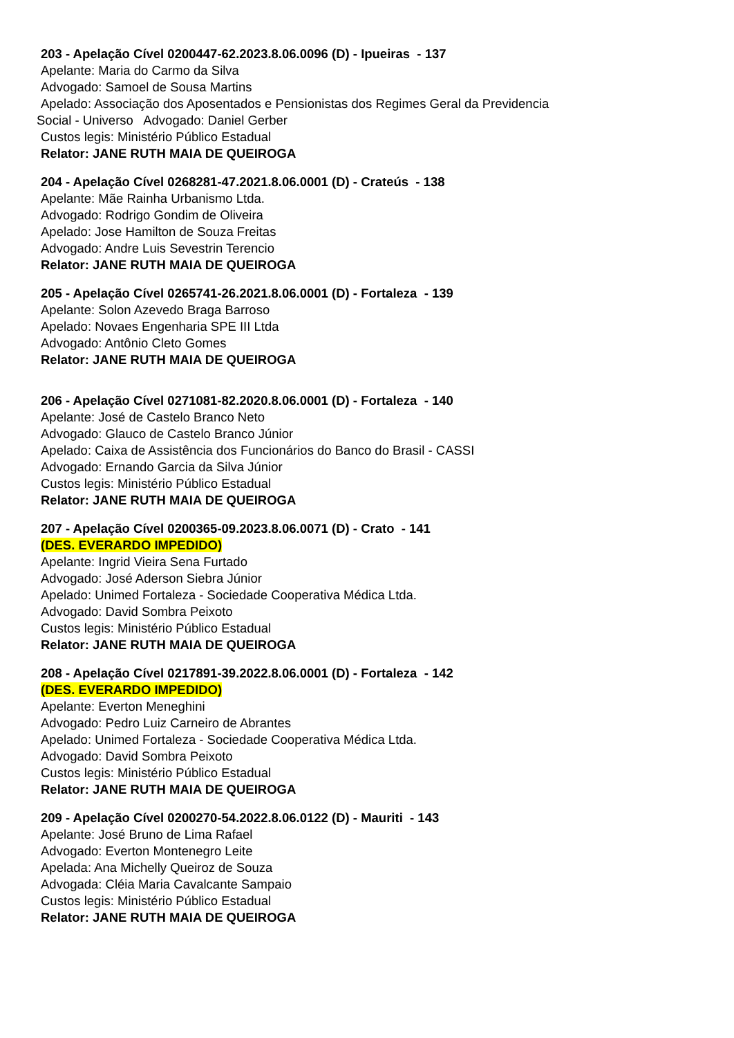203 - Apelação Cível 0200447-62.2023.8.06.0096 (D) - Ipueiras - 137
Apelante: Maria do Carmo da Silva
Advogado: Samoel de Sousa Martins
Apelado: Associação dos Aposentados e Pensionistas dos Regimes Geral da Previdencia
Social - Universo Advogado: Daniel Gerber
Custos legis: Ministério Público Estadual
Relator: JANE RUTH MAIA DE QUEIROGA
204 - Apelação Cível 0268281-47.2021.8.06.0001 (D) - Crateús - 138
Apelante: Mãe Rainha Urbanismo Ltda.
Advogado: Rodrigo Gondim de Oliveira
Apelado: Jose Hamilton de Souza Freitas
Advogado: Andre Luis Sevestrin Terencio
Relator: JANE RUTH MAIA DE QUEIROGA
205 - Apelação Cível 0265741-26.2021.8.06.0001 (D) - Fortaleza - 139
Apelante: Solon Azevedo Braga Barroso
Apelado: Novaes Engenharia SPE III Ltda
Advogado: Antônio Cleto Gomes
Relator: JANE RUTH MAIA DE QUEIROGA
206 - Apelação Cível 0271081-82.2020.8.06.0001 (D) - Fortaleza - 140
Apelante: José de Castelo Branco Neto
Advogado: Glauco de Castelo Branco Júnior
Apelado: Caixa de Assistência dos Funcionários do Banco do Brasil - CASSI
Advogado: Ernando Garcia da Silva Júnior
Custos legis: Ministério Público Estadual
Relator: JANE RUTH MAIA DE QUEIROGA
207 - Apelação Cível 0200365-09.2023.8.06.0071 (D) - Crato - 141
(DES. EVERARDO IMPEDIDO)
Apelante: Ingrid Vieira Sena Furtado
Advogado: José Aderson Siebra Júnior
Apelado: Unimed Fortaleza - Sociedade Cooperativa Médica Ltda.
Advogado: David Sombra Peixoto
Custos legis: Ministério Público Estadual
Relator: JANE RUTH MAIA DE QUEIROGA
208 - Apelação Cível 0217891-39.2022.8.06.0001 (D) - Fortaleza - 142
(DES. EVERARDO IMPEDIDO)
Apelante: Everton Meneghini
Advogado: Pedro Luiz Carneiro de Abrantes
Apelado: Unimed Fortaleza - Sociedade Cooperativa Médica Ltda.
Advogado: David Sombra Peixoto
Custos legis: Ministério Público Estadual
Relator: JANE RUTH MAIA DE QUEIROGA
209 - Apelação Cível 0200270-54.2022.8.06.0122 (D) - Mauriti - 143
Apelante: José Bruno de Lima Rafael
Advogado: Everton Montenegro Leite
Apelada: Ana Michelly Queiroz de Souza
Advogada: Cléia Maria Cavalcante Sampaio
Custos legis: Ministério Público Estadual
Relator: JANE RUTH MAIA DE QUEIROGA